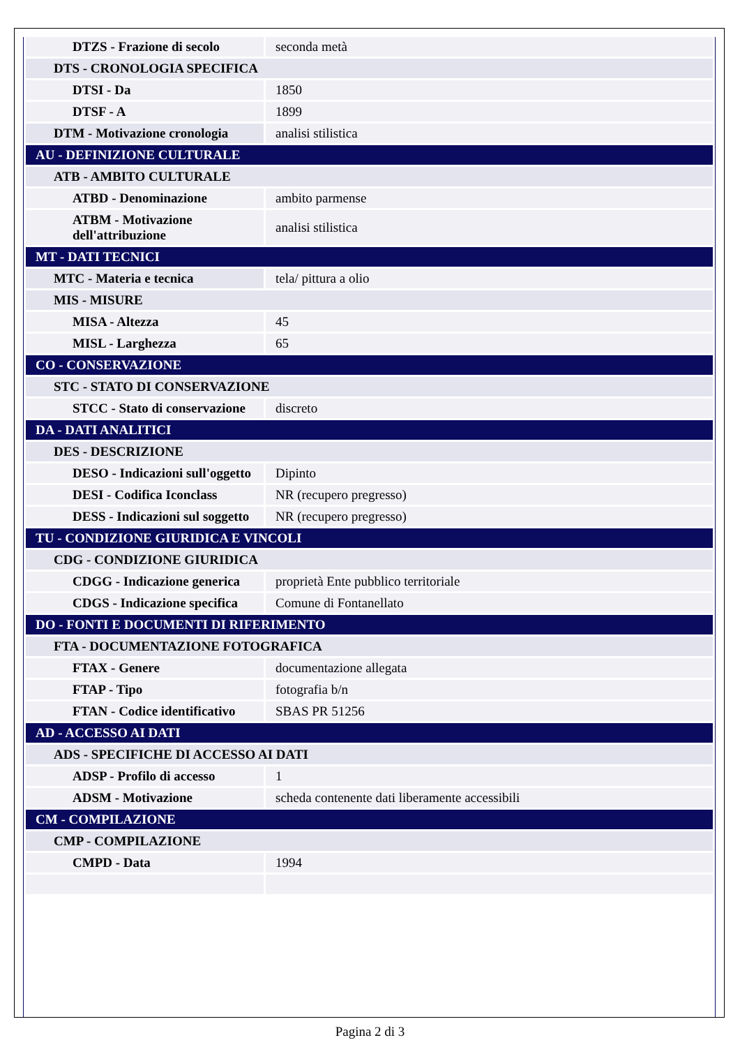| DTZS - Frazione di secolo | seconda metà |
| DTS - CRONOLOGIA SPECIFICA | |
| DTSI - Da | 1850 |
| DTSF - A | 1899 |
| DTM - Motivazione cronologia | analisi stilistica |
| AU - DEFINIZIONE CULTURALE | |
| ATB - AMBITO CULTURALE | |
| ATBD - Denominazione | ambito parmense |
| ATBM - Motivazione dell'attribuzione | analisi stilistica |
| MT - DATI TECNICI | |
| MTC - Materia e tecnica | tela/ pittura a olio |
| MIS - MISURE | |
| MISA - Altezza | 45 |
| MISL - Larghezza | 65 |
| CO - CONSERVAZIONE | |
| STC - STATO DI CONSERVAZIONE | |
| STCC - Stato di conservazione | discreto |
| DA - DATI ANALITICI | |
| DES - DESCRIZIONE | |
| DESO - Indicazioni sull'oggetto | Dipinto |
| DESI - Codifica Iconclass | NR (recupero pregresso) |
| DESS - Indicazioni sul soggetto | NR (recupero pregresso) |
| TU - CONDIZIONE GIURIDICA E VINCOLI | |
| CDG - CONDIZIONE GIURIDICA | |
| CDGG - Indicazione generica | proprietà Ente pubblico territoriale |
| CDGS - Indicazione specifica | Comune di Fontanellato |
| DO - FONTI E DOCUMENTI DI RIFERIMENTO | |
| FTA - DOCUMENTAZIONE FOTOGRAFICA | |
| FTAX - Genere | documentazione allegata |
| FTAP - Tipo | fotografia b/n |
| FTAN - Codice identificativo | SBAS PR 51256 |
| AD - ACCESSO AI DATI | |
| ADS - SPECIFICHE DI ACCESSO AI DATI | |
| ADSP - Profilo di accesso | 1 |
| ADSM - Motivazione | scheda contenente dati liberamente accessibili |
| CM - COMPILAZIONE | |
| CMP - COMPILAZIONE | |
| CMPD - Data | 1994 |
Pagina 2 di 3